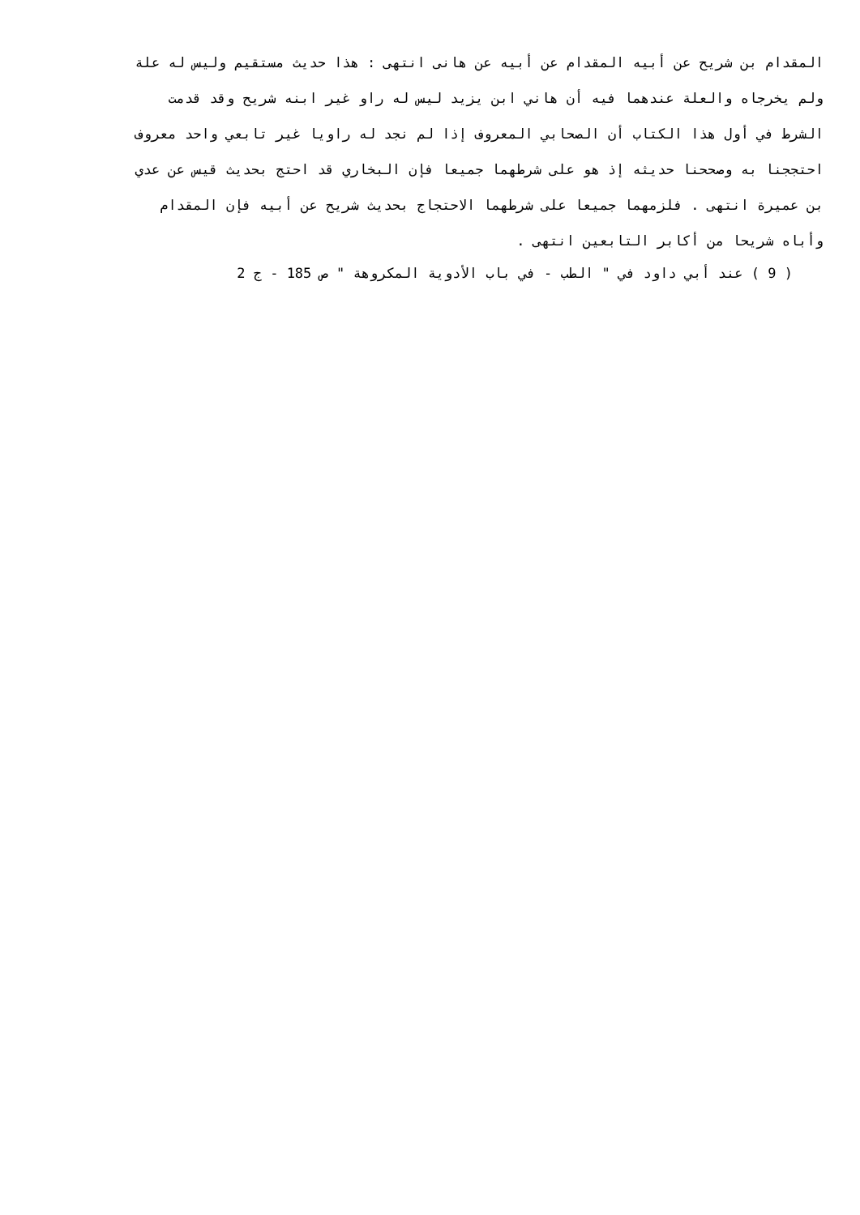المقدام بن شريح عن أبيه المقدام عن أبيه عن هانى انتهى : هذا حديث مستقيم وليس له علة
ولم يخرجاه والعلة عندهما فيه أن هاني ابن يزيد ليس له راو غير ابنه شريح وقد قدمت
الشرط في أول هذا الكتاب أن الصحابي المعروف إذا لم نجد له راويا غير تابعي واحد معروف
احتججنا به وصححنا حديثه إذ هو على شرطهما جميعا فإن البخاري قد احتج بحديث قيس عن عدي
بن عميرة انتهى . فلزمهما جميعا على شرطهما الاحتجاج بحديث شريح عن أبيه فإن المقدام
وأباه شريحا من أكابر التابعين انتهى .
( 9 ) عند أبي داود في " الطب - في باب الأدوية المكروهة " ص 185 - ج 2